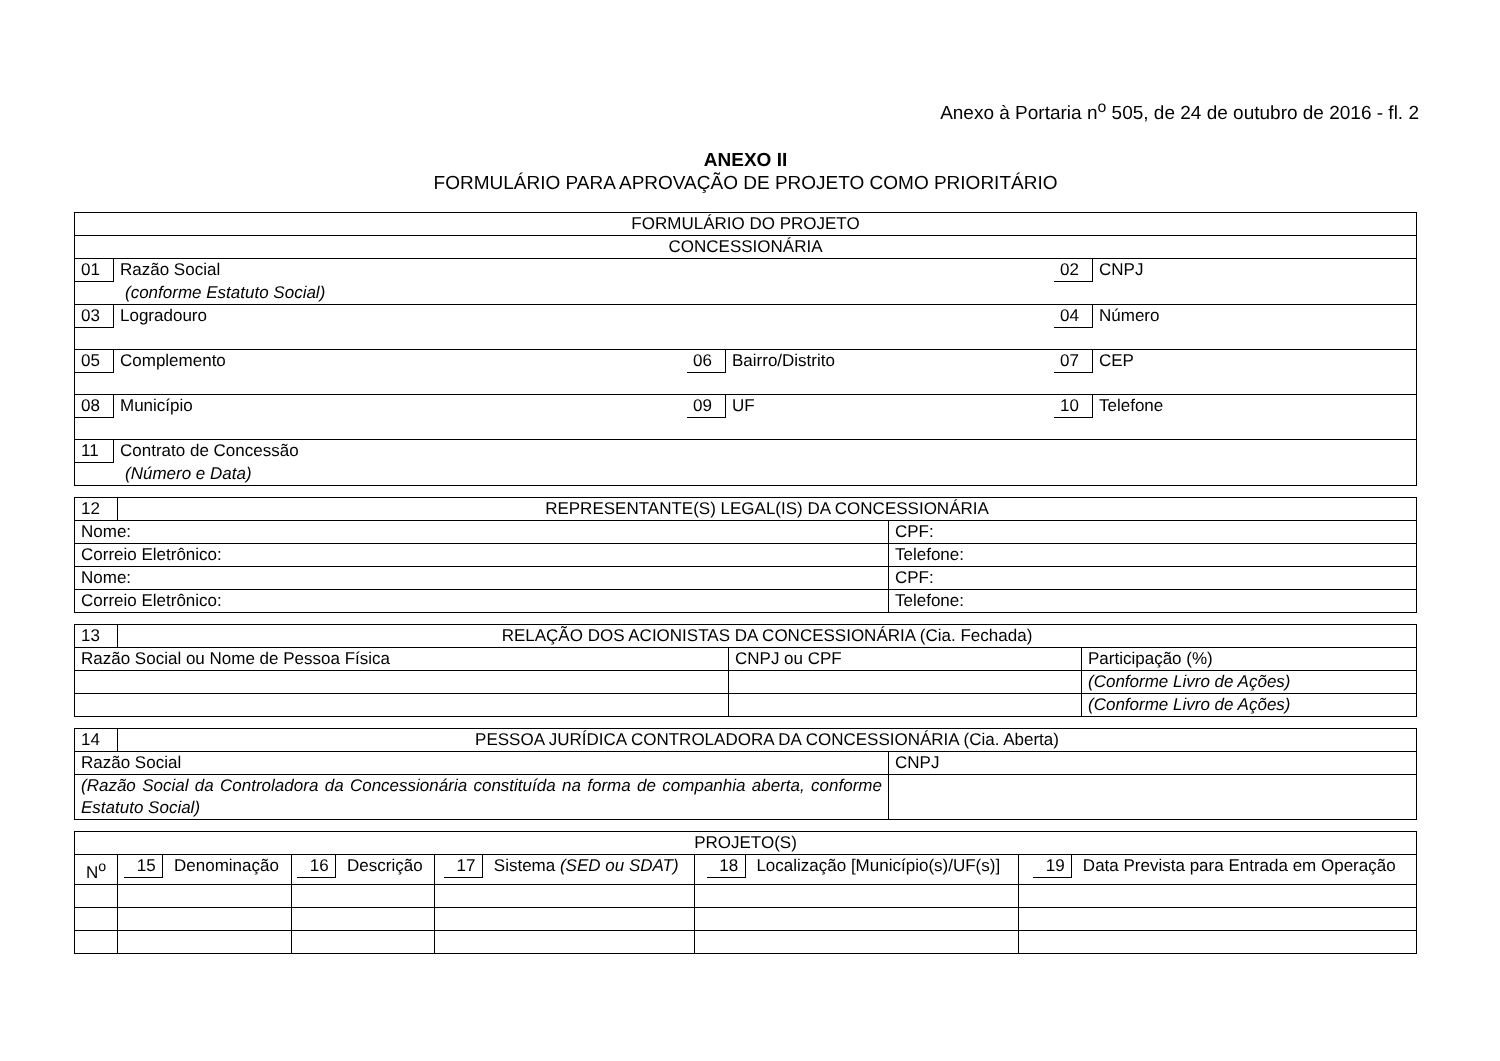Anexo à Portaria n<sup>o</sup> 505, de 24 de outubro de 2016 - fl. 2
ANEXO II
FORMULÁRIO PARA APROVAÇÃO DE PROJETO COMO PRIORITÁRIO
| FORMULÁRIO DO PROJETO | | |
| CONCESSIONÁRIA | | |
| 01 Razão Social (conforme Estatuto Social) | | 02 CNPJ |
| 03 Logradouro | | 04 Número |
| 05 Complemento | 06 Bairro/Distrito | 07 CEP |
| 08 Município | 09 UF | 10 Telefone |
| 11 Contrato de Concessão (Número e Data) | | |
| 12 | REPRESENTANTE(S) LEGAL(IS) DA CONCESSIONÁRIA | |
| Nome: | | CPF: |
| Correio Eletrônico: | | Telefone: |
| Nome: | | CPF: |
| Correio Eletrônico: | | Telefone: |
| 13 | RELAÇÃO DOS ACIONISTAS DA CONCESSIONÁRIA (Cia. Fechada) | | |
| Razão Social ou Nome de Pessoa Física | | CNPJ ou CPF | Participação (%) |
| | | | (Conforme Livro de Ações) |
| | | | (Conforme Livro de Ações) |
| 14 | PESSOA JURÍDICA CONTROLADORA DA CONCESSIONÁRIA (Cia. Aberta) | |
| Razão Social | | CNPJ |
| (Razão Social da Controladora da Concessionária constituída na forma de companhia aberta, conforme Estatuto Social) | | |
| PROJETO(S) | | | | | |
| N<sup>o</sup> | 15 Denominação | 16 Descrição | 17 Sistema (SED ou SDAT) | 18 Localização [Município(s)/UF(s)] | 19 Data Prevista para Entrada em Operação |